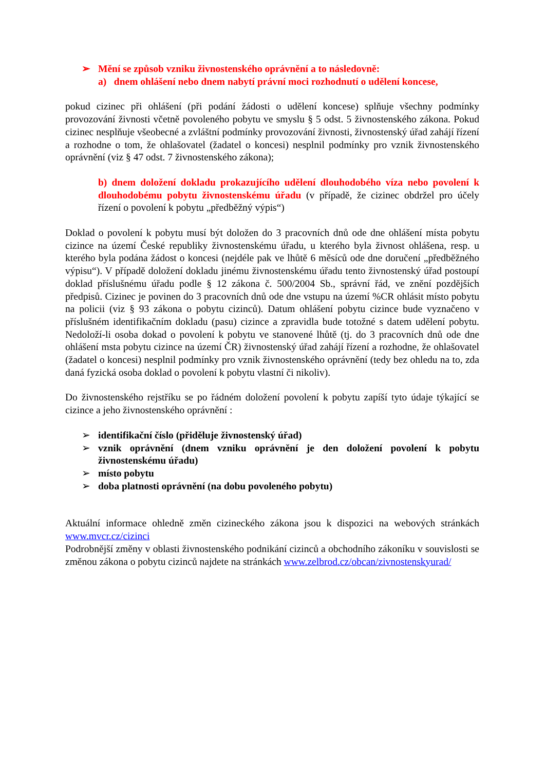➢ Mění se způsob vzniku živnostenského oprávnění a to následovně:
a) dnem ohlášení nebo dnem nabytí právní moci rozhodnutí o udělení koncese,
pokud cizinec při ohlášení (při podání žádosti o udělení koncese) splňuje všechny podmínky provozování živnosti včetně povoleného pobytu ve smyslu § 5 odst. 5 živnostenského zákona. Pokud cizinec nesplňuje všeobecné a zvláštní podmínky provozování živnosti, živnostenský úřad zahájí řízení a rozhodne o tom, že ohlašovatel (žadatel o koncesi) nesplnil podmínky pro vznik živnostenského oprávnění (viz § 47 odst. 7 živnostenského zákona);
b) dnem doložení dokladu prokazujícího udělení dlouhodobého víza nebo povolení k dlouhodobému pobytu živnostenskému úřadu (v případě, že cizinec obdržel pro účely řízení o povolení k pobytu „předběžný výpis“)
Doklad o povolení k pobytu musí být doložen do 3 pracovních dnů ode dne ohlášení místa pobytu cizince na území České republiky živnostenskému úřadu, u kterého byla živnost ohlášena, resp. u kterého byla podána žádost o koncesi (nejdéle pak ve lhůtě 6 měsíců ode dne doručení „předběžného výpisu“). V případě doložení dokladu jinému živnostenskému úřadu tento živnostenský úřad postoupí doklad příslušnému úřadu podle § 12 zákona č. 500/2004 Sb., správní řád, ve znění pozdějších předpisů. Cizinec je povinen do 3 pracovních dnů ode dne vstupu na území %CR ohlásit místo pobytu na policii (viz § 93 zákona o pobytu cizinců). Datum ohlášení pobytu cizince bude vyznačeno v příslušném identifikačním dokladu (pasu) cizince a zpravidla bude totožné s datem udělení pobytu. Nedoloží-li osoba dokad o povolení k pobytu ve stanovené lhůtě (tj. do 3 pracovních dnů ode dne ohlášení msta pobytu cizince na území ČR) živnostenský úřad zahájí řízení a rozhodne, že ohlašovatel (žadatel o koncesi) nesplnil podmínky pro vznik živnostenského oprávnění (tedy bez ohledu na to, zda daná fyzická osoba doklad o povolení k pobytu vlastní či nikoliv).
Do živnostenského rejstříku se po řádném doložení povolení k pobytu zapíší tyto údaje týkající se cizince a jeho živnostenského oprávnění :
➢ identifikační číslo (přiděluje živnostenský úřad)
➢ vznik oprávnění (dnem vzniku oprávnění je den doložení povolení k pobytu živnostenskému úřadu)
➢ místo pobytu
➢ doba platnosti oprávnění (na dobu povoleného pobytu)
Aktuální informace ohledně změn cizineckého zákona jsou k dispozici na webových stránkách www.mvcr.cz/cizinci
Podrobnější změny v oblasti živnostenského podnikání cizinců a obchodního zákoníku v souvislosti se změnou zákona o pobytu cizinců najdete na stránkách www.zelbrod.cz/obcan/zivnostenskyurad/